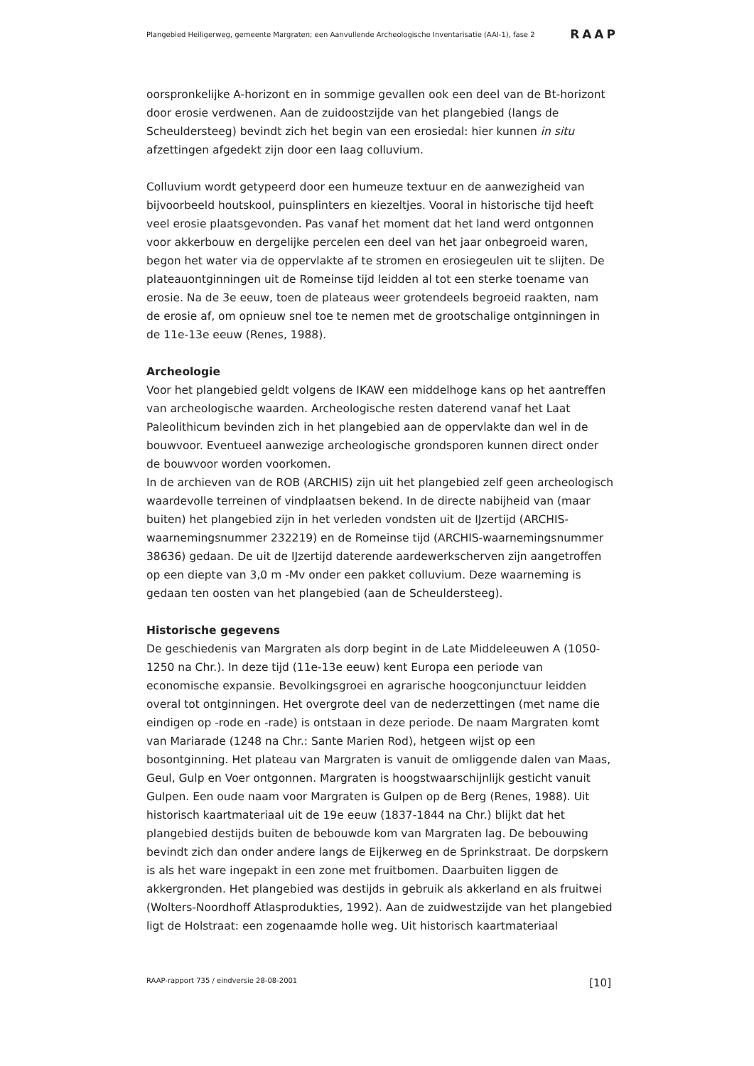Plangebied Heiligerweg, gemeente Margraten; een Aanvullende Archeologische Inventarisatie (AAI-1), fase 2 RAAP
oorspronkelijke A-horizont en in sommige gevallen ook een deel van de Bt-horizont door erosie verdwenen. Aan de zuidoostzijde van het plangebied (langs de Scheuldersteeg) bevindt zich het begin van een erosiedal: hier kunnen in situ afzettingen afgedekt zijn door een laag colluvium.
Colluvium wordt getypeerd door een humeuze textuur en de aanwezigheid van bijvoorbeeld houtskool, puinsplinters en kiezeltjes. Vooral in historische tijd heeft veel erosie plaatsgevonden. Pas vanaf het moment dat het land werd ontgonnen voor akkerbouw en dergelijke percelen een deel van het jaar onbegroeid waren, begon het water via de oppervlakte af te stromen en erosiegeulen uit te slijten. De plateauontginningen uit de Romeinse tijd leidden al tot een sterke toename van erosie. Na de 3e eeuw, toen de plateaus weer grotendeels begroeid raakten, nam de erosie af, om opnieuw snel toe te nemen met de grootschalige ontginningen in de 11e-13e eeuw (Renes, 1988).
Archeologie
Voor het plangebied geldt volgens de IKAW een middelhoge kans op het aantreffen van archeologische waarden. Archeologische resten daterend vanaf het Laat Paleolithicum bevinden zich in het plangebied aan de oppervlakte dan wel in de bouwvoor. Eventueel aanwezige archeologische grondsporen kunnen direct onder de bouwvoor worden voorkomen.
In de archieven van de ROB (ARCHIS) zijn uit het plangebied zelf geen archeologisch waardevolle terreinen of vindplaatsen bekend. In de directe nabijheid van (maar buiten) het plangebied zijn in het verleden vondsten uit de IJzertijd (ARCHIS-waarnemingsnummer 232219) en de Romeinse tijd (ARCHIS-waarnemingsnummer 38636) gedaan. De uit de IJzertijd daterende aardewerkscherven zijn aangetroffen op een diepte van 3,0 m -Mv onder een pakket colluvium. Deze waarneming is gedaan ten oosten van het plangebied (aan de Scheuldersteeg).
Historische gegevens
De geschiedenis van Margraten als dorp begint in de Late Middeleeuwen A (1050-1250 na Chr.). In deze tijd (11e-13e eeuw) kent Europa een periode van economische expansie. Bevolkingsgroei en agrarische hoogconjunctuur leidden overal tot ontginningen. Het overgrote deel van de nederzettingen (met name die eindigen op -rode en -rade) is ontstaan in deze periode. De naam Margraten komt van Mariarade (1248 na Chr.: Sante Marien Rod), hetgeen wijst op een bosontginning. Het plateau van Margraten is vanuit de omliggende dalen van Maas, Geul, Gulp en Voer ontgonnen. Margraten is hoogstwaarschijnlijk gesticht vanuit Gulpen. Een oude naam voor Margraten is Gulpen op de Berg (Renes, 1988). Uit historisch kaartmateriaal uit de 19e eeuw (1837-1844 na Chr.) blijkt dat het plangebied destijds buiten de bebouwde kom van Margraten lag. De bebouwing bevindt zich dan onder andere langs de Eijkerweg en de Sprinkstraat. De dorpskern is als het ware ingepakt in een zone met fruitbomen. Daarbuiten liggen de akkergronden. Het plangebied was destijds in gebruik als akkerland en als fruitwei (Wolters-Noordhoff Atlasprodukties, 1992). Aan de zuidwestzijde van het plangebied ligt de Holstraat: een zogenaamde holle weg. Uit historisch kaartmateriaal
RAAP-rapport 735 / eindversie 28-08-2001 [10]